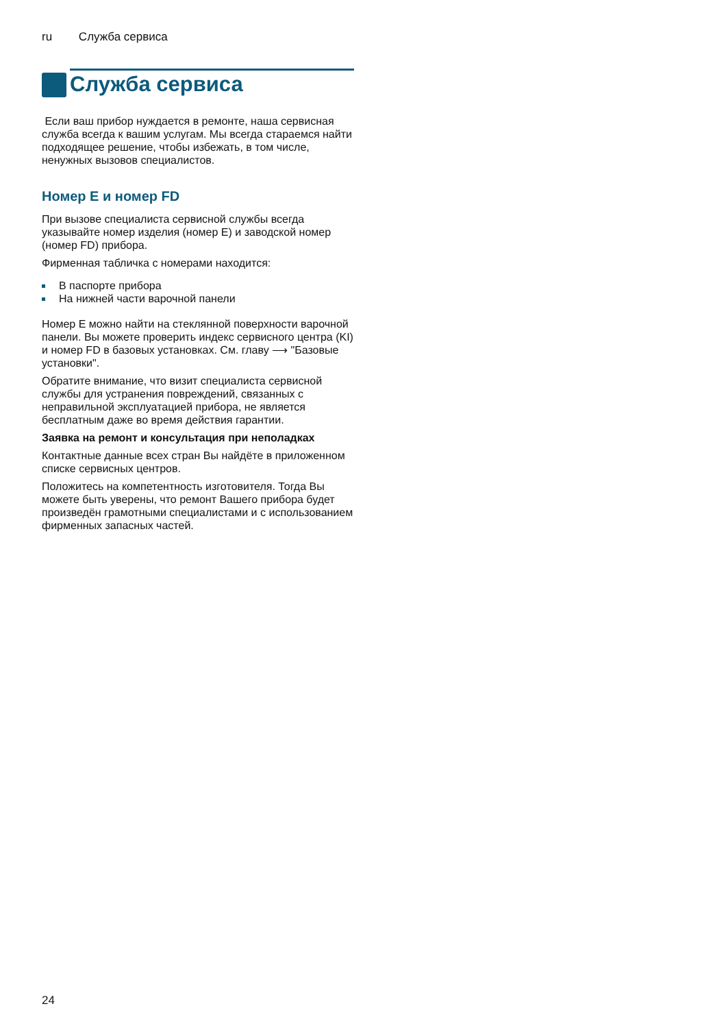ru Служба сервиса
Служба сервиса
Если ваш прибор нуждается в ремонте, наша сервисная служба всегда к вашим услугам. Мы всегда стараемся найти подходящее решение, чтобы избежать, в том числе, ненужных вызовов специалистов.
Номер E и номер FD
При вызове специалиста сервисной службы всегда указывайте номер изделия (номер E) и заводской номер (номер FD) прибора.
Фирменная табличка с номерами находится:
В паспорте прибора
На нижней части варочной панели
Номер E можно найти на стеклянной поверхности варочной панели. Вы можете проверить индекс сервисного центра (KI) и номер FD в базовых установках. См. главу ⟶ "Базовые установки".
Обратите внимание, что визит специалиста сервисной службы для устранения повреждений, связанных с неправильной эксплуатацией прибора, не является бесплатным даже во время действия гарантии.
Заявка на ремонт и консультация при неполадках
Контактные данные всех стран Вы найдёте в приложенном списке сервисных центров.
Положитесь на компетентность изготовителя. Тогда Вы можете быть уверены, что ремонт Вашего прибора будет произведён грамотными специалистами и с использованием фирменных запасных частей.
24